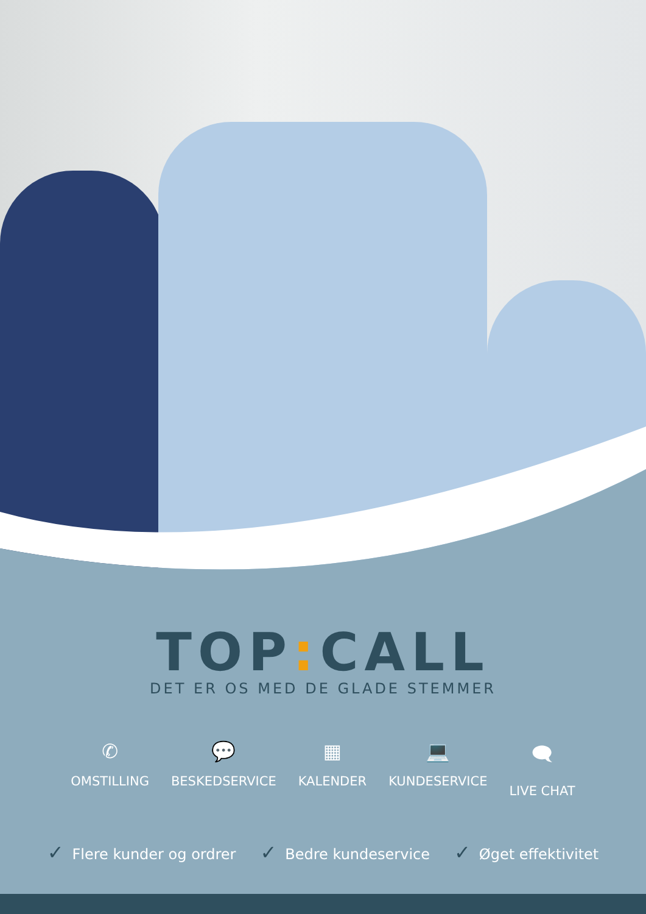TOP: CALL
DET ER OS MED DE GLADE STEMMER
✆
OMSTILLING
💬
BESKEDSERVICE
▦
KALENDER
💻
KUNDESERVICE
🗨
LIVE CHAT
✓ Flere kunder og ordrer
✓ Bedre kundeservice
✓ Øget effektivitet